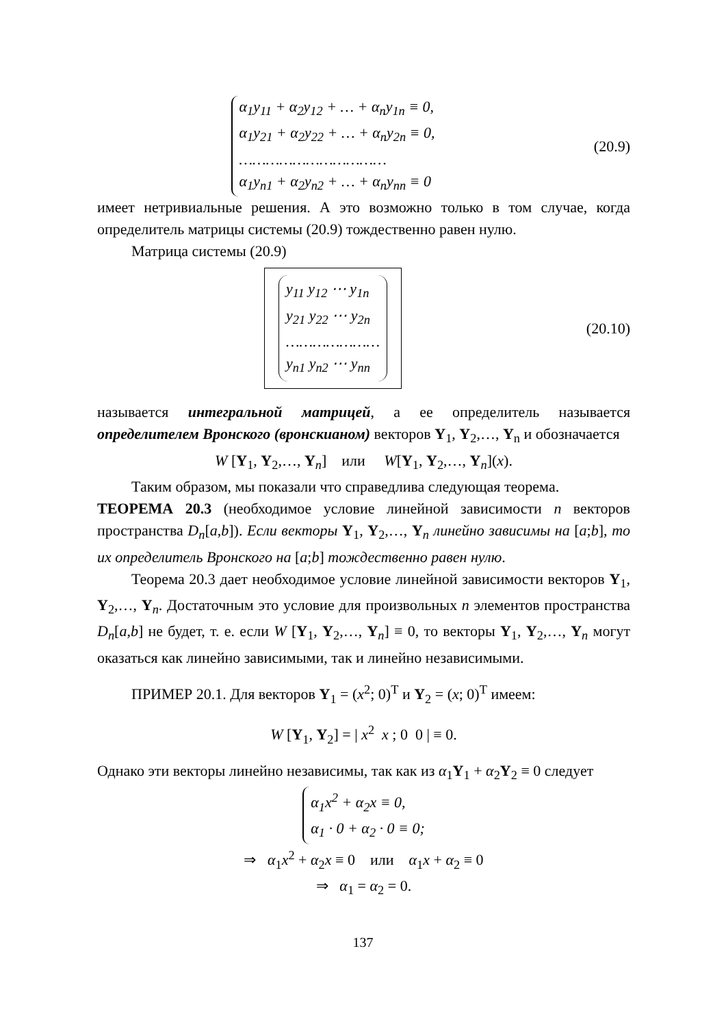α<sub>1</sub>y<sub>11</sub> + α<sub>2</sub>y<sub>12</sub> + … + α<sub>n</sub>y<sub>1n</sub> ≡ 0,
α<sub>1</sub>y<sub>21</sub> + α<sub>2</sub>y<sub>22</sub> + … + α<sub>n</sub>y<sub>2n</sub> ≡ 0,
……………………………
α<sub>1</sub>y<sub>n1</sub> + α<sub>2</sub>y<sub>n2</sub> + … + α<sub>n</sub>y<sub>nn</sub> ≡ 0
(20.9)
имеет нетривиальные решения. А это возможно только в том случае, когда определитель матрицы системы (20.9) тождественно равен нулю.
Матрица системы (20.9)
y<sub>11</sub> y<sub>12</sub> ⋯ y<sub>1n</sub>
y<sub>21</sub> y<sub>22</sub> ⋯ y<sub>2n</sub>
…………………
y<sub>n1</sub> y<sub>n2</sub> ⋯ y<sub>nn</sub>
(20.10)
называется интегральной матрицей, а ее определитель называется определителем Вронского (вронскианом) векторов Y<sub>1</sub>, Y<sub>2</sub>,…, Y<sub>n</sub> и обозначается
W [Y<sub>1</sub>, Y<sub>2</sub>,…, Y<sub>n</sub>] или W[Y<sub>1</sub>, Y<sub>2</sub>,…, Y<sub>n</sub>](x).
Таким образом, мы показали что справедлива следующая теорема.
ТЕОРЕМА 20.3 (необходимое условие линейной зависимости n векторов пространства D<sub>n</sub>[a,b]). Если векторы Y<sub>1</sub>, Y<sub>2</sub>,…, Y<sub>n</sub> линейно зависимы на [a;b], то их определитель Вронского на [a;b] тождественно равен нулю.
Теорема 20.3 дает необходимое условие линейной зависимости векторов Y<sub>1</sub>, Y<sub>2</sub>,…, Y<sub>n</sub>. Достаточным это условие для произвольных n элементов пространства D<sub>n</sub>[a,b] не будет, т. е. если W [Y<sub>1</sub>, Y<sub>2</sub>,…, Y<sub>n</sub>] ≡ 0, то векторы Y<sub>1</sub>, Y<sub>2</sub>,…, Y<sub>n</sub> могут оказаться как линейно зависимыми, так и линейно независимыми.
ПРИМЕР 20.1. Для векторов Y<sub>1</sub> = (x<sup>2</sup>; 0)<sup>T</sup> и Y<sub>2</sub> = (x; 0)<sup>T</sup> имеем:
W [Y<sub>1</sub>, Y<sub>2</sub>] = | x<sup>2</sup> x ; 0 0 | ≡ 0.
Однако эти векторы линейно независимы, так как из α<sub>1</sub>Y<sub>1</sub> + α<sub>2</sub>Y<sub>2</sub> ≡ 0 следует
α<sub>1</sub>x<sup>2</sup> + α<sub>2</sub>x ≡ 0,
α<sub>1</sub> · 0 + α<sub>2</sub> · 0 ≡ 0;
⇒ α<sub>1</sub>x<sup>2</sup> + α<sub>2</sub>x ≡ 0 или α<sub>1</sub>x + α<sub>2</sub> ≡ 0
⇒ α<sub>1</sub> = α<sub>2</sub> = 0.
137